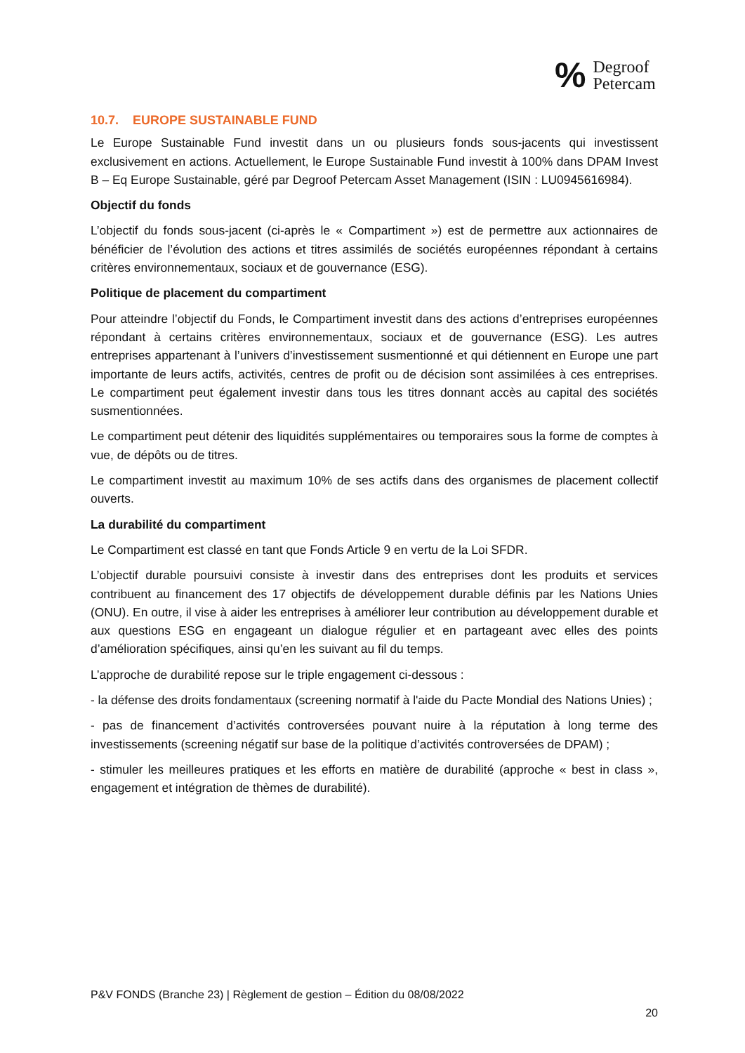%
Degroof
Petercam
10.7. EUROPE SUSTAINABLE FUND
Le Europe Sustainable Fund investit dans un ou plusieurs fonds sous-jacents qui investissent exclusivement en actions. Actuellement, le Europe Sustainable Fund investit à 100% dans DPAM Invest B – Eq Europe Sustainable, géré par Degroof Petercam Asset Management (ISIN : LU0945616984).
Objectif du fonds
L’objectif du fonds sous-jacent (ci-après le « Compartiment ») est de permettre aux actionnaires de bénéficier de l’évolution des actions et titres assimilés de sociétés européennes répondant à certains critères environnementaux, sociaux et de gouvernance (ESG).
Politique de placement du compartiment
Pour atteindre l’objectif du Fonds, le Compartiment investit dans des actions d’entreprises européennes répondant à certains critères environnementaux, sociaux et de gouvernance (ESG). Les autres entreprises appartenant à l’univers d’investissement susmentionné et qui détiennent en Europe une part importante de leurs actifs, activités, centres de profit ou de décision sont assimilées à ces entreprises. Le compartiment peut également investir dans tous les titres donnant accès au capital des sociétés susmentionnées.
Le compartiment peut détenir des liquidités supplémentaires ou temporaires sous la forme de comptes à vue, de dépôts ou de titres.
Le compartiment investit au maximum 10% de ses actifs dans des organismes de placement collectif ouverts.
La durabilité du compartiment
Le Compartiment est classé en tant que Fonds Article 9 en vertu de la Loi SFDR.
L’objectif durable poursuivi consiste à investir dans des entreprises dont les produits et services contribuent au financement des 17 objectifs de développement durable définis par les Nations Unies (ONU). En outre, il vise à aider les entreprises à améliorer leur contribution au développement durable et aux questions ESG en engageant un dialogue régulier et en partageant avec elles des points d’amélioration spécifiques, ainsi qu’en les suivant au fil du temps.
L’approche de durabilité repose sur le triple engagement ci-dessous :
- la défense des droits fondamentaux (screening normatif à l'aide du Pacte Mondial des Nations Unies) ;
- pas de financement d’activités controversées pouvant nuire à la réputation à long terme des investissements (screening négatif sur base de la politique d’activités controversées de DPAM) ;
- stimuler les meilleures pratiques et les efforts en matière de durabilité (approche « best in class », engagement et intégration de thèmes de durabilité).
P&V FONDS (Branche 23) | Règlement de gestion – Édition du 08/08/2022
20